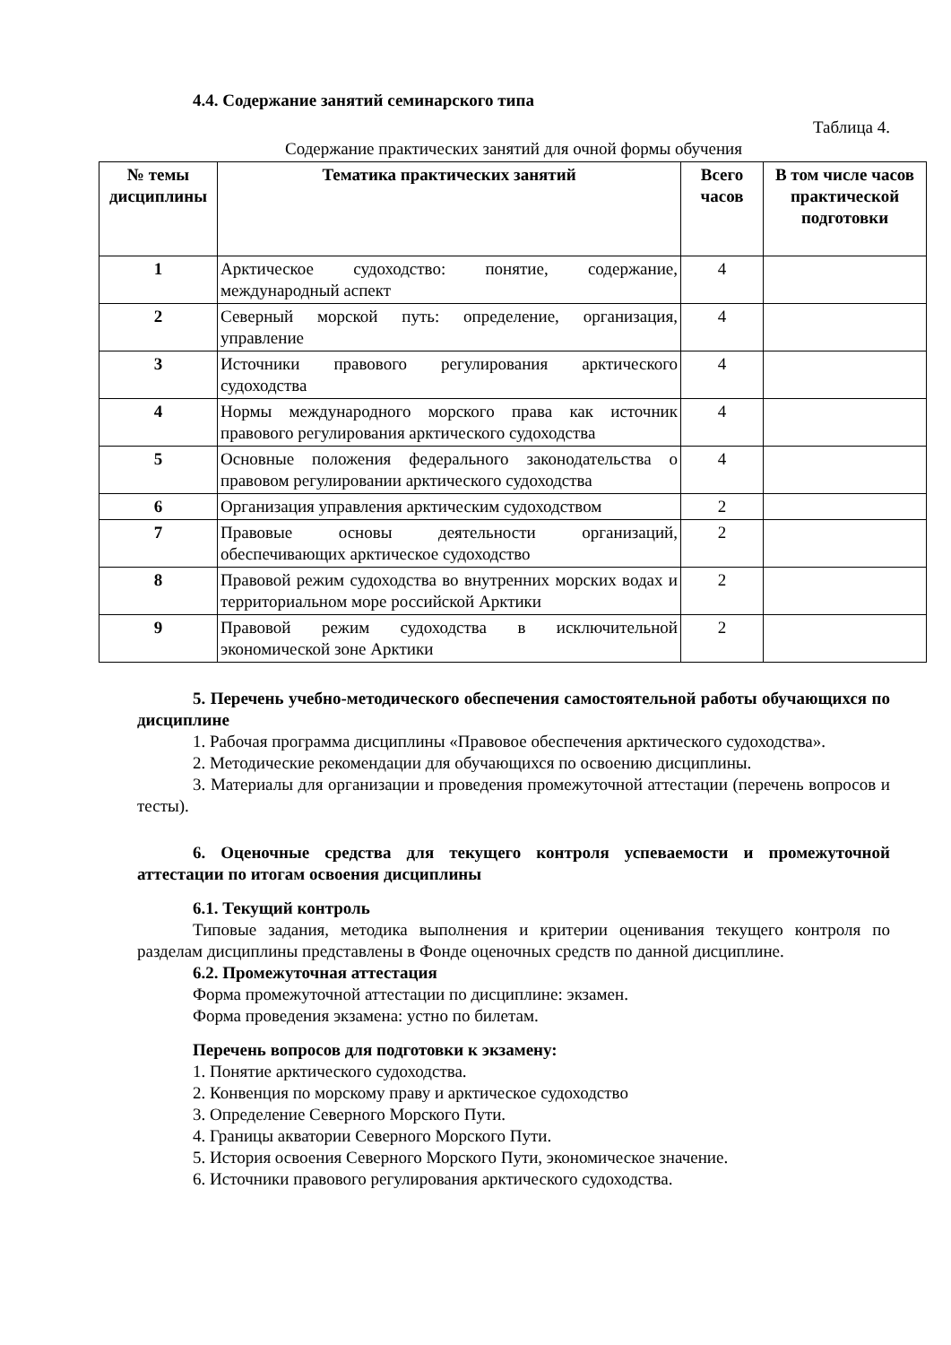4.4. Содержание занятий семинарского типа
Таблица 4.
Содержание практических занятий для очной формы обучения
| № темы дисциплины | Тематика практических занятий | Всего часов | В том числе часов практической подготовки |
| --- | --- | --- | --- |
| 1 | Арктическое судоходство: понятие, содержание, международный аспект | 4 | |
| 2 | Северный морской путь: определение, организация, управление | 4 | |
| 3 | Источники правового регулирования арктического судоходства | 4 | |
| 4 | Нормы международного морского права как источник правового регулирования арктического судоходства | 4 | |
| 5 | Основные положения федерального законодательства о правовом регулировании арктического судоходства | 4 | |
| 6 | Организация управления арктическим судоходством | 2 | |
| 7 | Правовые основы деятельности организаций, обеспечивающих арктическое судоходство | 2 | |
| 8 | Правовой режим судоходства во внутренних морских водах и территориальном море российской Арктики | 2 | |
| 9 | Правовой режим судоходства в исключительной экономической зоне Арктики | 2 | |
5. Перечень учебно-методического обеспечения самостоятельной работы обучающихся по дисциплине
1. Рабочая программа дисциплины «Правовое обеспечения арктического судоходства».
2. Методические рекомендации для обучающихся по освоению дисциплины.
3. Материалы для организации и проведения промежуточной аттестации (перечень вопросов и тесты).
6. Оценочные средства для текущего контроля успеваемости и промежуточной аттестации по итогам освоения дисциплины
6.1. Текущий контроль
Типовые задания, методика выполнения и критерии оценивания текущего контроля по разделам дисциплины представлены в Фонде оценочных средств по данной дисциплине.
6.2. Промежуточная аттестация
Форма промежуточной аттестации по дисциплине: экзамен.
Форма проведения экзамена: устно по билетам.
Перечень вопросов для подготовки к экзамену:
1. Понятие арктического судоходства.
2. Конвенция по морскому праву и арктическое судоходство
3. Определение Северного Морского Пути.
4. Границы акватории Северного Морского Пути.
5. История освоения Северного Морского Пути, экономическое значение.
6. Источники правового регулирования арктического судоходства.